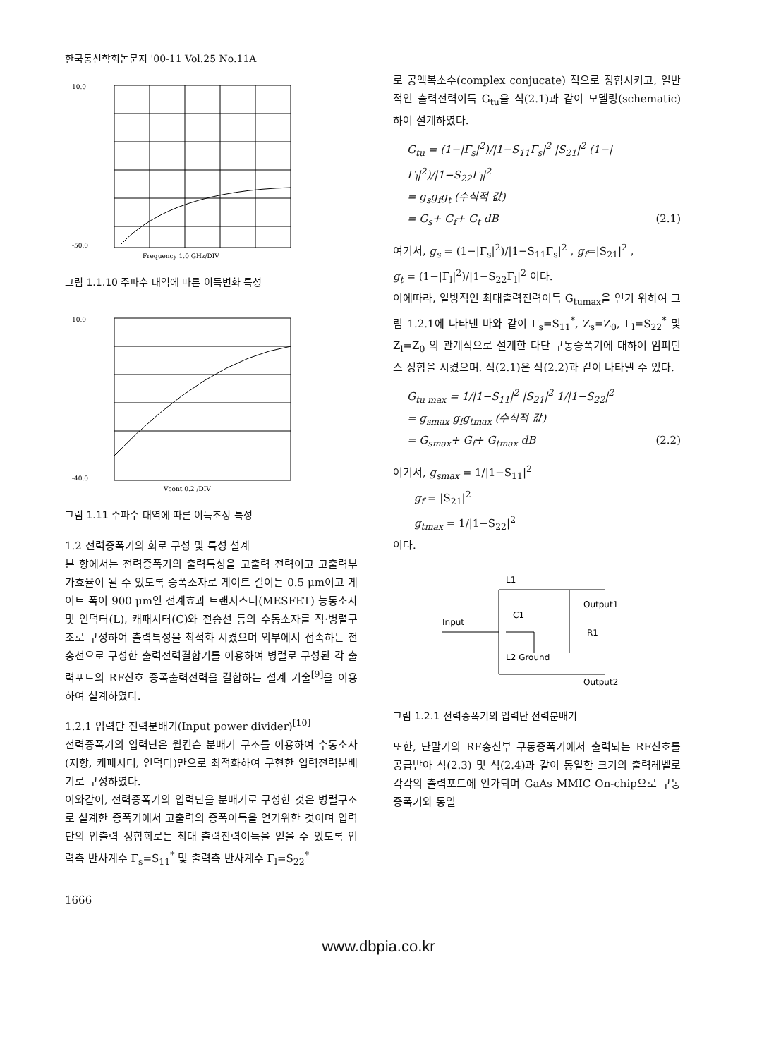한국통신학회논문지 '00-11 Vol.25 No.11A
10.0
-50.0
Frequency 1.0 GHz/DIV
그림 1.1.10 주파수 대역에 따른 이득변화 특성
10.0
-40.0
Vcont 0.2 /DIV
그림 1.11 주파수 대역에 따른 이득조정 특성
1.2 전력증폭기의 회로 구성 및 특성 설계
본 항에서는 전력증폭기의 출력특성을 고출력 전력이고 고출력부가효율이 될 수 있도록 증폭소자로 게이트 길이는 0.5 μm이고 게이트 폭이 900 μm인 전계효과 트랜지스터(MESFET) 능동소자 및 인덕터(L), 캐패시터(C)와 전송선 등의 수동소자를 직·병렬구조로 구성하여 출력특성을 최적화 시켰으며 외부에서 접속하는 전송선으로 구성한 출력전력결합기를 이용하여 병렬로 구성된 각 출력포트의 RF신호 증폭출력전력을 결합하는 설계 기술<sup>[9]</sup>을 이용하여 설계하였다.
1.2.1 입력단 전력분배기(Input power divider)<sup>[10]</sup>
전력증폭기의 입력단은 윌킨슨 분배기 구조를 이용하여 수동소자(저항, 캐패시터, 인덕터)만으로 최적화하여 구현한 입력전력분배기로 구성하였다.
이와같이, 전력증폭기의 입력단을 분배기로 구성한 것은 병렬구조로 설계한 증폭기에서 고출력의 증폭이득을 얻기위한 것이며 입력단의 입출력 정합회로는 최대 출력전력이득을 얻을 수 있도록 입력측 반사계수 Γ<sub>s</sub>=S<sub>11</sub><sup>*</sup> 및 출력측 반사계수 Γ<sub>l</sub>=S<sub>22</sub><sup>*</sup>
로 공액복소수(complex conjucate) 적으로 정합시키고, 일반적인 출력전력이득 G<sub>tu</sub>을 식(2.1)과 같이 모델링(schematic)하여 설계하였다.
G<sub>tu</sub> = (1−|Γ<sub>s</sub>|<sup>2</sup>)/|1−S<sub>11</sub>Γ<sub>s</sub>|<sup>2</sup> |S<sub>21</sub>|<sup>2</sup> (1−|Γ<sub>l</sub>|<sup>2</sup>)/|1−S<sub>22</sub>Γ<sub>l</sub>|<sup>2</sup>
= g<sub>s</sub>g<sub>f</sub>g<sub>t</sub> (수식적 값)
= G<sub>s</sub>+ G<sub>f</sub>+ G<sub>t</sub> dB (2.1)
여기서, g<sub>s</sub> = (1−|Γ<sub>s</sub>|<sup>2</sup>)/|1−S<sub>11</sub>Γ<sub>s</sub>|<sup>2</sup> , g<sub>f</sub>=|S<sub>21</sub>|<sup>2</sup> ,
g<sub>t</sub> = (1−|Γ<sub>l</sub>|<sup>2</sup>)/|1−S<sub>22</sub>Γ<sub>l</sub>|<sup>2</sup> 이다.
이에따라, 일방적인 최대출력전력이득 G<sub>tumax</sub>을 얻기 위하여 그림 1.2.1에 나타낸 바와 같이 Γ<sub>s</sub>=S<sub>11</sub><sup>*</sup>, Z<sub>s</sub>=Z<sub>0</sub>, Γ<sub>l</sub>=S<sub>22</sub><sup>*</sup> 및 Z<sub>l</sub>=Z<sub>0</sub> 의 관계식으로 설계한 다단 구동증폭기에 대하여 임피던스 정합을 시켰으며. 식(2.1)은 식(2.2)과 같이 나타낼 수 있다.
G<sub>tu max</sub> = 1/|1−S<sub>11</sub>|<sup>2</sup> |S<sub>21</sub>|<sup>2</sup> 1/|1−S<sub>22</sub>|<sup>2</sup>
= g<sub>smax</sub> g<sub>f</sub>g<sub>tmax</sub> (수식적 값)
= G<sub>smax</sub>+ G<sub>f</sub>+ G<sub>tmax</sub> dB (2.2)
여기서, g<sub>smax</sub> = 1/|1−S<sub>11</sub>|<sup>2</sup>
  g<sub>f</sub> = |S<sub>21</sub>|<sup>2</sup>
  g<sub>tmax</sub> = 1/|1−S<sub>22</sub>|<sup>2</sup>
이다.
L1
Output1
Input
C1
R1
L2 Ground
Output2
그림 1.2.1 전력증폭기의 입력단 전력분배기
또한, 단말기의 RF송신부 구동증폭기에서 출력되는 RF신호를 공급받아 식(2.3) 및 식(2.4)과 같이 동일한 크기의 출력레벨로 각각의 출력포트에 인가되며 GaAs MMIC On-chip으로 구동증폭기와 동일
1666
www.dbpia.co.kr